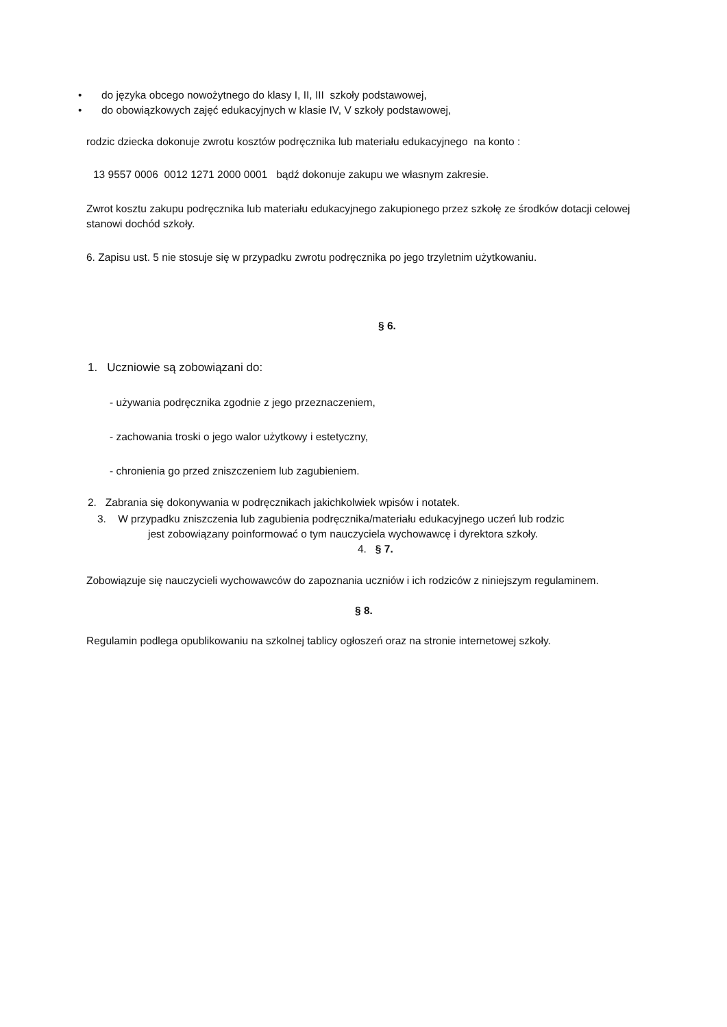• do języka obcego nowożytnego do klasy I, II, III szkoły podstawowej,
• do obowiązkowych zajęć edukacyjnych w klasie IV, V szkoły podstawowej,
rodzic dziecka dokonuje zwrotu kosztów podręcznika lub materiału edukacyjnego na konto :
13 9557 0006 0012 1271 2000 0001 bądź dokonuje zakupu we własnym zakresie.
Zwrot kosztu zakupu podręcznika lub materiału edukacyjnego zakupionego przez szkołę ze środków dotacji celowej stanowi dochód szkoły.
6. Zapisu ust. 5 nie stosuje się w przypadku zwrotu podręcznika po jego trzyletnim użytkowaniu.
§ 6.
1. Uczniowie są zobowiązani do:
- używania podręcznika zgodnie z jego przeznaczeniem,
- zachowania troski o jego walor użytkowy i estetyczny,
- chronienia go przed zniszczeniem lub zagubieniem.
2. Zabrania się dokonywania w podręcznikach jakichkolwiek wpisów i notatek.
3. W przypadku zniszczenia lub zagubienia podręcznika/materiału edukacyjnego uczeń lub rodzic
jest zobowiązany poinformować o tym nauczyciela wychowawcę i dyrektora szkoły.
4. § 7.
Zobowiązuje się nauczycieli wychowawców do zapoznania uczniów i ich rodziców z niniejszym regulaminem.
§ 8.
Regulamin podlega opublikowaniu na szkolnej tablicy ogłoszeń oraz na stronie internetowej szkoły.